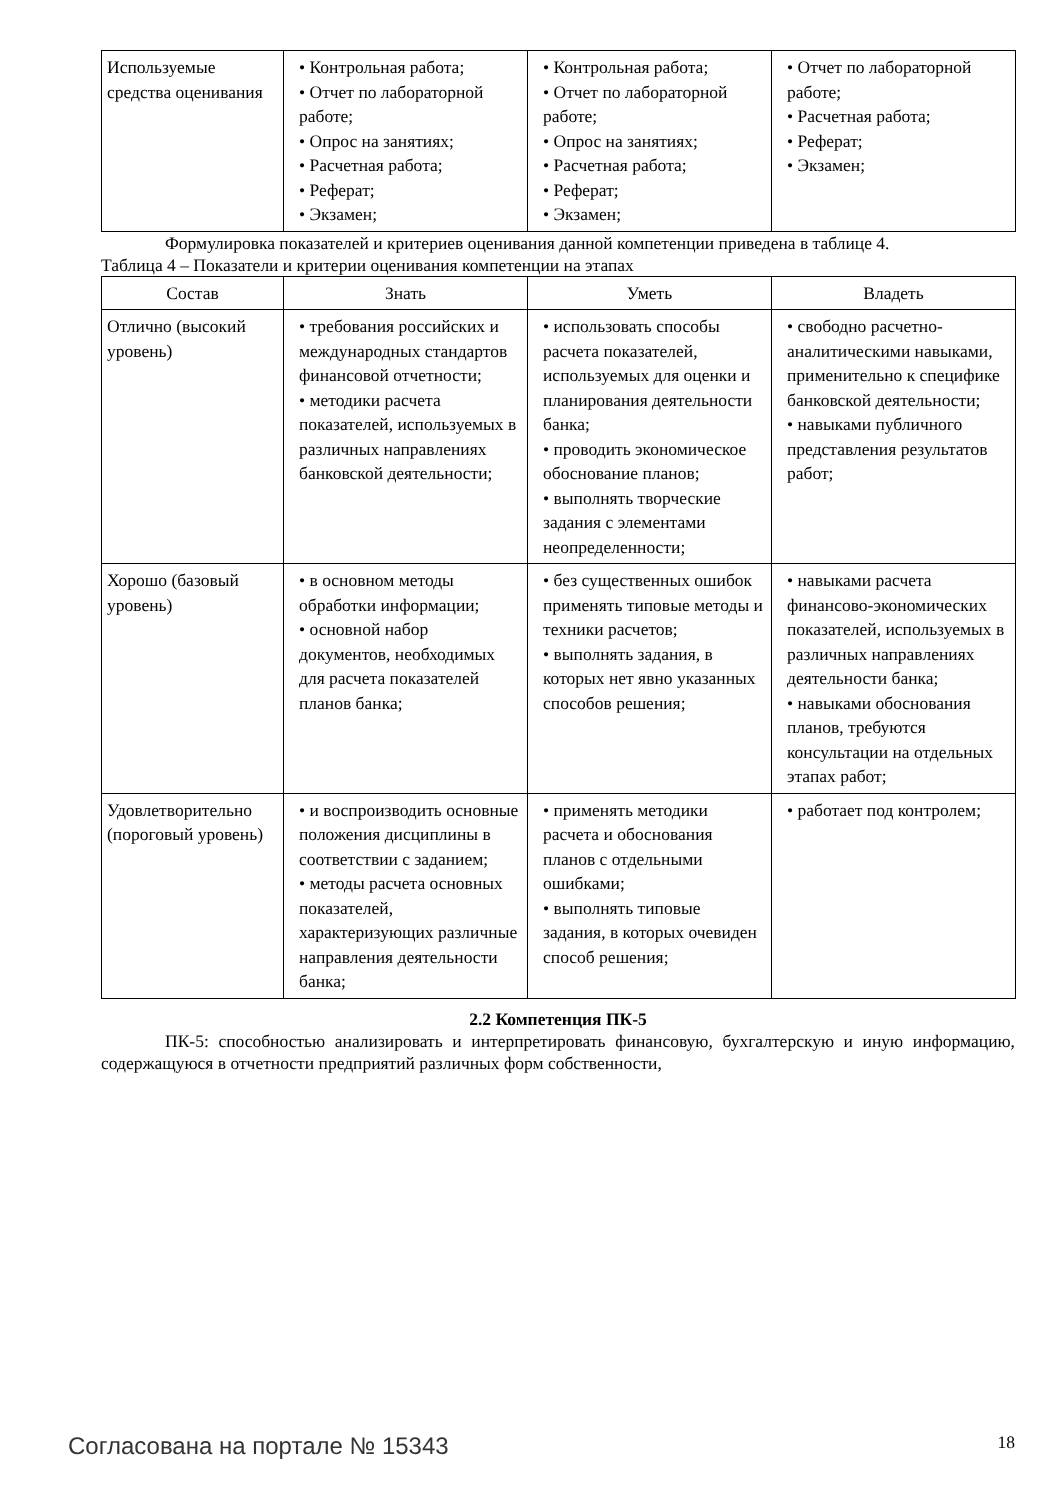| Используемые средства оценивания | • Контрольная работа; • Отчет по лабораторной работе; • Опрос на занятиях; • Расчетная работа; • Реферат; • Экзамен; | • Контрольная работа; • Отчет по лабораторной работе; • Опрос на занятиях; • Расчетная работа; • Реферат; • Экзамен; | • Отчет по лабораторной работе; • Расчетная работа; • Реферат; • Экзамен; |
Формулировка показателей и критериев оценивания данной компетенции приведена в таблице 4.
Таблица 4 – Показатели и критерии оценивания компетенции на этапах
| Состав | Знать | Уметь | Владеть |
| --- | --- | --- | --- |
| Отлично (высокий уровень) | • требования российских и международных стандартов финансовой отчетности; • методики расчета показателей, используемых в различных направлениях банковской деятельности; | • использовать способы расчета показателей, используемых для оценки и планирования деятельности банка; • проводить экономическое обоснование планов; • выполнять творческие задания с элементами неопределенности; | • свободно расчетно-аналитическими навыками, применительно к специфике банковской деятельности; • навыками публичного представления результатов работ; |
| Хорошо (базовый уровень) | • в основном методы обработки информации; • основной набор документов, необходимых для расчета показателей планов банка; | • без существенных ошибок применять типовые методы и техники расчетов; • выполнять задания, в которых нет явно указанных способов решения; | • навыками расчета финансово-экономических показателей, используемых в различных направлениях деятельности банка; • навыками обоснования планов, требуются консультации на отдельных этапах работ; |
| Удовлетворительно (пороговый уровень) | • и воспроизводить основные положения дисциплины в соответствии с заданием; • методы расчета основных показателей, характеризующих различные направления деятельности банка; | • применять методики расчета и обоснования планов с отдельными ошибками; • выполнять типовые задания, в которых очевиден способ решения; | • работает под контролем; |
2.2 Компетенция ПК-5
ПК-5: способностью анализировать и интерпретировать финансовую, бухгалтерскую и иную информацию, содержащуюся в отчетности предприятий различных форм собственности,
Согласована на портале № 15343 18